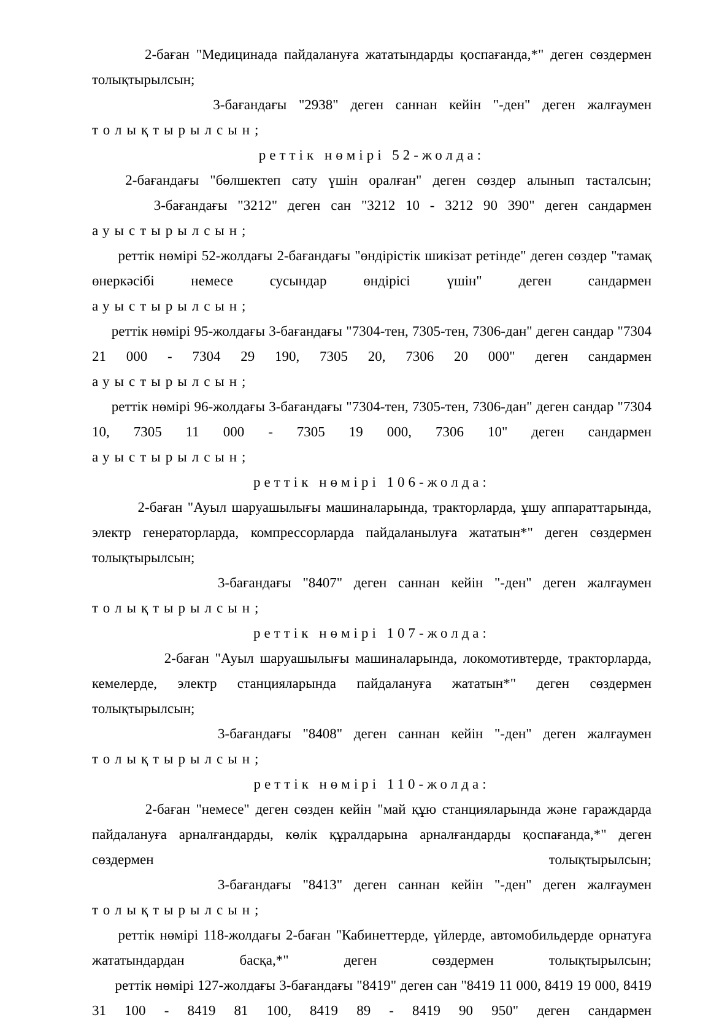2-баған "Медицинада пайдалануға жататындарды қоспағанда,*" деген сөздермен толықтырылсын;
3-бағандағы "2938" деген саннан кейін "-ден" деген жалғаумен
толықтырылсын;
реттік нөмірі 52-жолда:
2-бағандағы "бөлшектеп сату үшін оралған" деген сөздер алынып тасталсын;
3-бағандағы "3212" деген сан "3212 10 - 3212 90 390" деген сандармен
ауыстырылсын;
реттік нөмірі 52-жолдағы 2-бағандағы "өндірістік шикізат ретінде" деген сөздер "тамақ өнеркәсібі немесе сусындар өндірісі үшін" деген сандармен
ауыстырылсын;
реттік нөмірі 95-жолдағы 3-бағандағы "7304-тен, 7305-тен, 7306-дан" деген сандар "7304 21 000 - 7304 29 190, 7305 20, 7306 20 000" деген сандармен
ауыстырылсын;
реттік нөмірі 96-жолдағы 3-бағандағы "7304-тен, 7305-тен, 7306-дан" деген сандар "7304 10, 7305 11 000 - 7305 19 000, 7306 10" деген сандармен
ауыстырылсын;
реттік нөмірі 106-жолда:
2-баған "Ауыл шаруашылығы машиналарында, тракторларда, ұшу аппараттарында, электр генераторларда, компрессорларда пайдаланылуға жататын*" деген сөздермен толықтырылсын;
3-бағандағы "8407" деген саннан кейін "-ден" деген жалғаумен
толықтырылсын;
реттік нөмірі 107-жолда:
2-баған "Ауыл шаруашылығы машиналарында, локомотивтерде, тракторларда, кемелерде, электр станцияларында пайдалануға жататын*" деген сөздермен толықтырылсын;
3-бағандағы "8408" деген саннан кейін "-ден" деген жалғаумен
толықтырылсын;
реттік нөмірі 110-жолда:
2-баған "немесе" деген сөзден кейін "май құю станцияларында және гараждарда пайдалануға арналғандарды, көлік құралдарына арналғандарды қоспағанда,*" деген сөздермен толықтырылсын;
3-бағандағы "8413" деген саннан кейін "-ден" деген жалғаумен
толықтырылсын;
реттік нөмірі 118-жолдағы 2-баған "Кабинеттерде, үйлерде, автомобильдерде орнатуға жататындардан басқа,*" деген сөздермен толықтырылсын;
реттік нөмірі 127-жолдағы 3-бағандағы "8419" деген сан "8419 11 000, 8419 19 000, 8419 31 100 - 8419 81 100, 8419 89 - 8419 90 950" деген сандармен